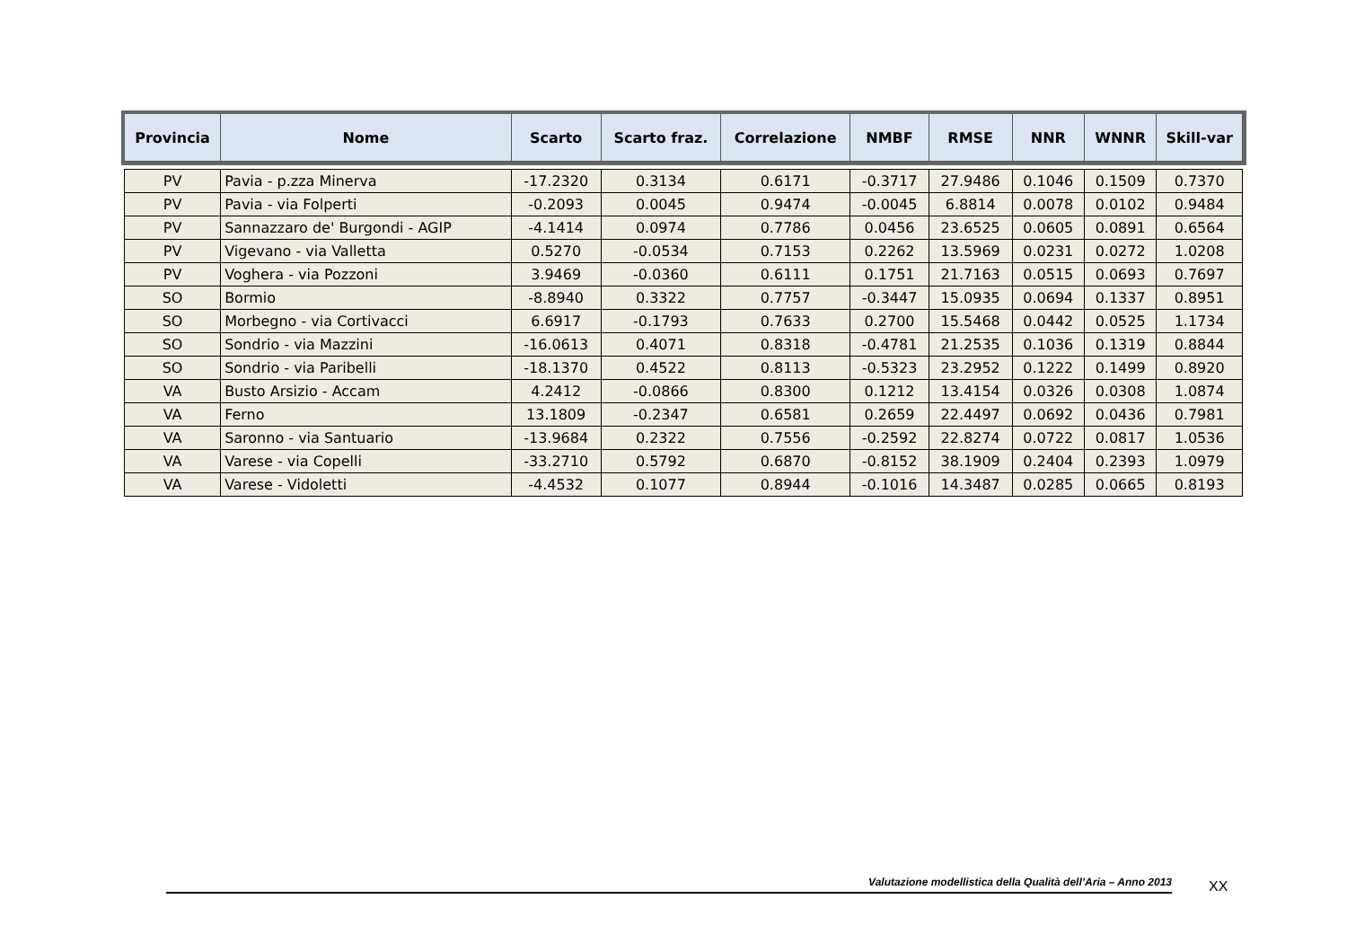| Provincia | Nome | Scarto | Scarto fraz. | Correlazione | NMBF | RMSE | NNR | WNNR | Skill-var |
| --- | --- | --- | --- | --- | --- | --- | --- | --- | --- |
| PV | Pavia - p.zza Minerva | -17.2320 | 0.3134 | 0.6171 | -0.3717 | 27.9486 | 0.1046 | 0.1509 | 0.7370 |
| PV | Pavia - via Folperti | -0.2093 | 0.0045 | 0.9474 | -0.0045 | 6.8814 | 0.0078 | 0.0102 | 0.9484 |
| PV | Sannazzaro de' Burgondi - AGIP | -4.1414 | 0.0974 | 0.7786 | 0.0456 | 23.6525 | 0.0605 | 0.0891 | 0.6564 |
| PV | Vigevano - via Valletta | 0.5270 | -0.0534 | 0.7153 | 0.2262 | 13.5969 | 0.0231 | 0.0272 | 1.0208 |
| PV | Voghera - via Pozzoni | 3.9469 | -0.0360 | 0.6111 | 0.1751 | 21.7163 | 0.0515 | 0.0693 | 0.7697 |
| SO | Bormio | -8.8940 | 0.3322 | 0.7757 | -0.3447 | 15.0935 | 0.0694 | 0.1337 | 0.8951 |
| SO | Morbegno - via Cortivacci | 6.6917 | -0.1793 | 0.7633 | 0.2700 | 15.5468 | 0.0442 | 0.0525 | 1.1734 |
| SO | Sondrio - via Mazzini | -16.0613 | 0.4071 | 0.8318 | -0.4781 | 21.2535 | 0.1036 | 0.1319 | 0.8844 |
| SO | Sondrio - via Paribelli | -18.1370 | 0.4522 | 0.8113 | -0.5323 | 23.2952 | 0.1222 | 0.1499 | 0.8920 |
| VA | Busto Arsizio - Accam | 4.2412 | -0.0866 | 0.8300 | 0.1212 | 13.4154 | 0.0326 | 0.0308 | 1.0874 |
| VA | Ferno | 13.1809 | -0.2347 | 0.6581 | 0.2659 | 22.4497 | 0.0692 | 0.0436 | 0.7981 |
| VA | Saronno - via Santuario | -13.9684 | 0.2322 | 0.7556 | -0.2592 | 22.8274 | 0.0722 | 0.0817 | 1.0536 |
| VA | Varese - via Copelli | -33.2710 | 0.5792 | 0.6870 | -0.8152 | 38.1909 | 0.2404 | 0.2393 | 1.0979 |
| VA | Varese - Vidoletti | -4.4532 | 0.1077 | 0.8944 | -0.1016 | 14.3487 | 0.0285 | 0.0665 | 0.8193 |
Valutazione modellistica della Qualità dell’Aria – Anno 2013 XX